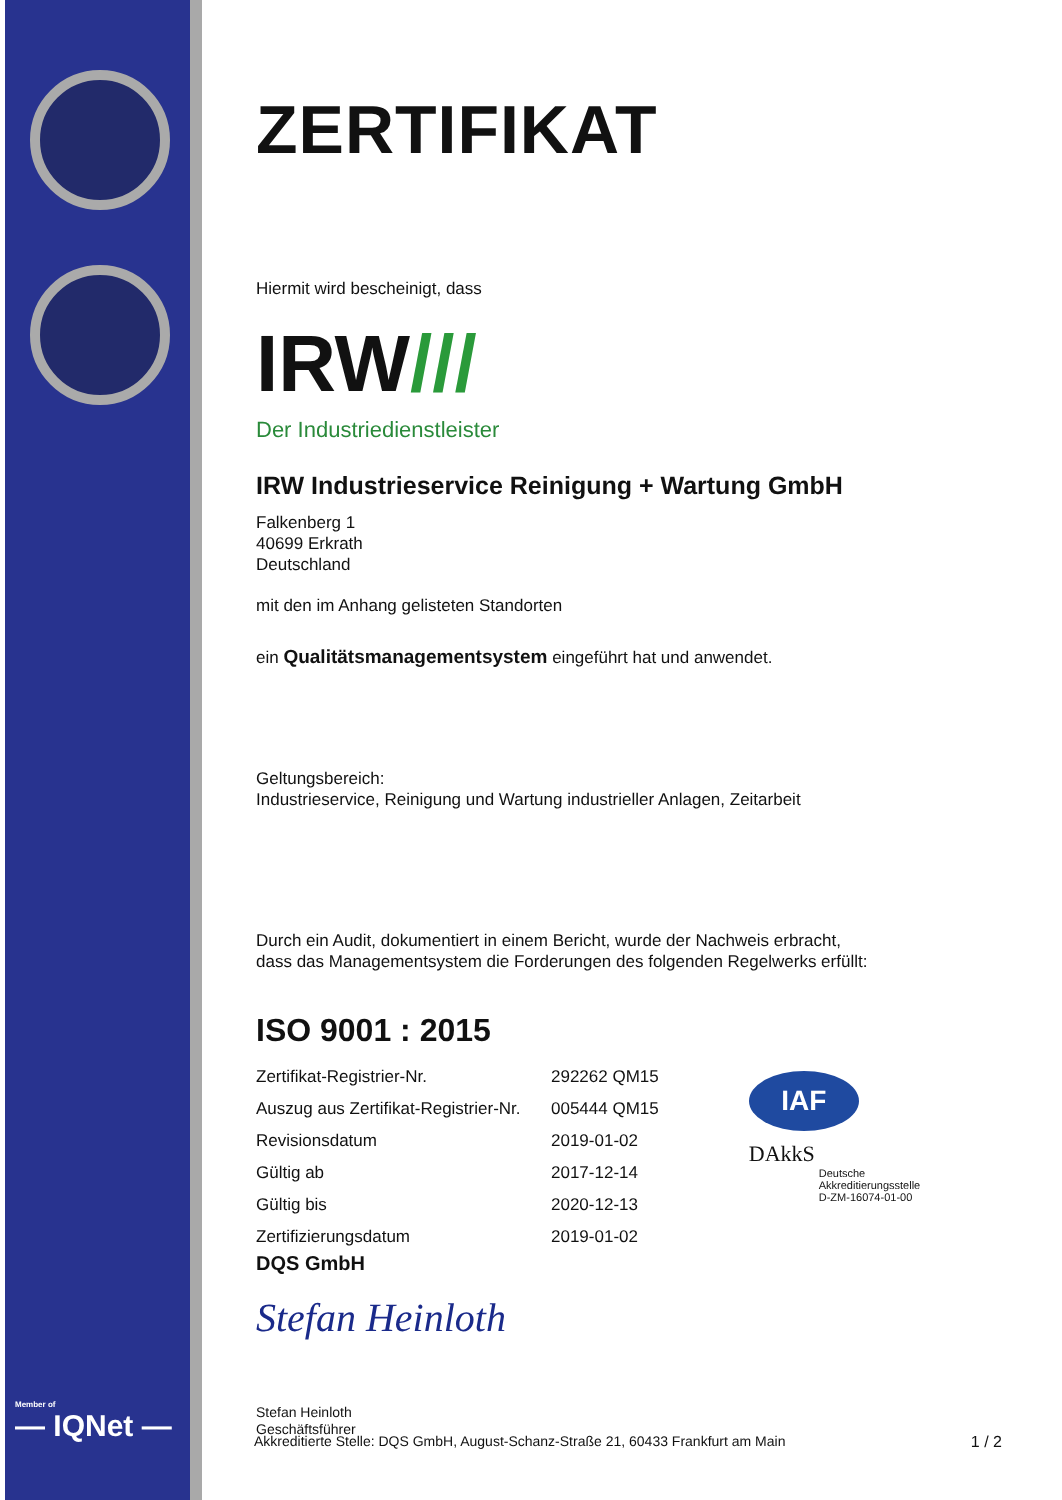Member of
— IQNet —
ZERTIFIKAT
Hiermit wird bescheinigt, dass
IRW///
Der Industriedienstleister
IRW Industrieservice Reinigung + Wartung GmbH
Falkenberg 1
40699 Erkrath
Deutschland
mit den im Anhang gelisteten Standorten
ein Qualitätsmanagementsystem eingeführt hat und anwendet.
Geltungsbereich:
Industrieservice, Reinigung und Wartung industrieller Anlagen, Zeitarbeit
Durch ein Audit, dokumentiert in einem Bericht, wurde der Nachweis erbracht,
dass das Managementsystem die Forderungen des folgenden Regelwerks erfüllt:
ISO 9001 : 2015
| Zertifikat-Registrier-Nr. | 292262 QM15 |
| Auszug aus Zertifikat-Registrier-Nr. | 005444 QM15 |
| Revisionsdatum | 2019-01-02 |
| Gültig ab | 2017-12-14 |
| Gültig bis | 2020-12-13 |
| Zertifizierungsdatum | 2019-01-02 |
IAF
DAkkS
Deutsche
Akkreditierungsstelle
D-ZM-16074-01-00
DQS GmbH
Stefan Heinloth
Stefan Heinloth
Geschäftsführer
Akkreditierte Stelle: DQS GmbH, August-Schanz-Straße 21, 60433 Frankfurt am Main 1 / 2